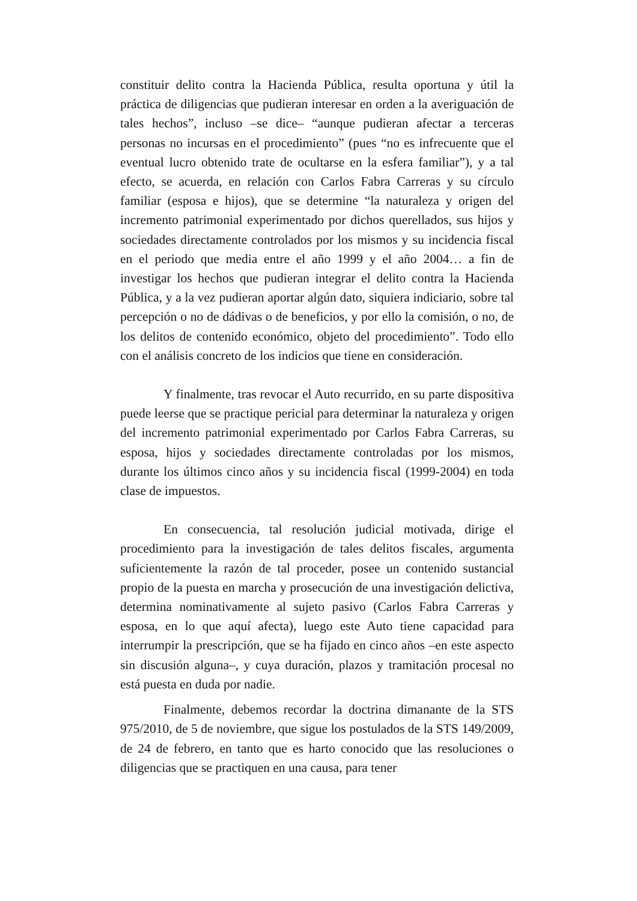constituir delito contra la Hacienda Pública, resulta oportuna y útil la práctica de diligencias que pudieran interesar en orden a la averiguación de tales hechos”, incluso –se dice– “aunque pudieran afectar a terceras personas no incursas en el procedimiento” (pues “no es infrecuente que el eventual lucro obtenido trate de ocultarse en la esfera familiar”), y a tal efecto, se acuerda, en relación con Carlos Fabra Carreras y su círculo familiar (esposa e hijos), que se determine “la naturaleza y origen del incremento patrimonial experimentado por dichos querellados, sus hijos y sociedades directamente controlados por los mismos y su incidencia fiscal en el periodo que media entre el año 1999 y el año 2004… a fin de investigar los hechos que pudieran integrar el delito contra la Hacienda Pública, y a la vez pudieran aportar algún dato, siquiera indiciario, sobre tal percepción o no de dádivas o de beneficios, y por ello la comisión, o no, de los delitos de contenido económico, objeto del procedimiento”. Todo ello con el análisis concreto de los indicios que tiene en consideración.
Y finalmente, tras revocar el Auto recurrido, en su parte dispositiva puede leerse que se practique pericial para determinar la naturaleza y origen del incremento patrimonial experimentado por Carlos Fabra Carreras, su esposa, hijos y sociedades directamente controladas por los mismos, durante los últimos cinco años y su incidencia fiscal (1999-2004) en toda clase de impuestos.
En consecuencia, tal resolución judicial motivada, dirige el procedimiento para la investigación de tales delitos fiscales, argumenta suficientemente la razón de tal proceder, posee un contenido sustancial propio de la puesta en marcha y prosecución de una investigación delictiva, determina nominativamente al sujeto pasivo (Carlos Fabra Carreras y esposa, en lo que aquí afecta), luego este Auto tiene capacidad para interrumpir la prescripción, que se ha fijado en cinco años –en este aspecto sin discusión alguna–, y cuya duración, plazos y tramitación procesal no está puesta en duda por nadie.
Finalmente, debemos recordar la doctrina dimanante de la STS 975/2010, de 5 de noviembre, que sigue los postulados de la STS 149/2009, de 24 de febrero, en tanto que es harto conocido que las resoluciones o diligencias que se practiquen en una causa, para tener